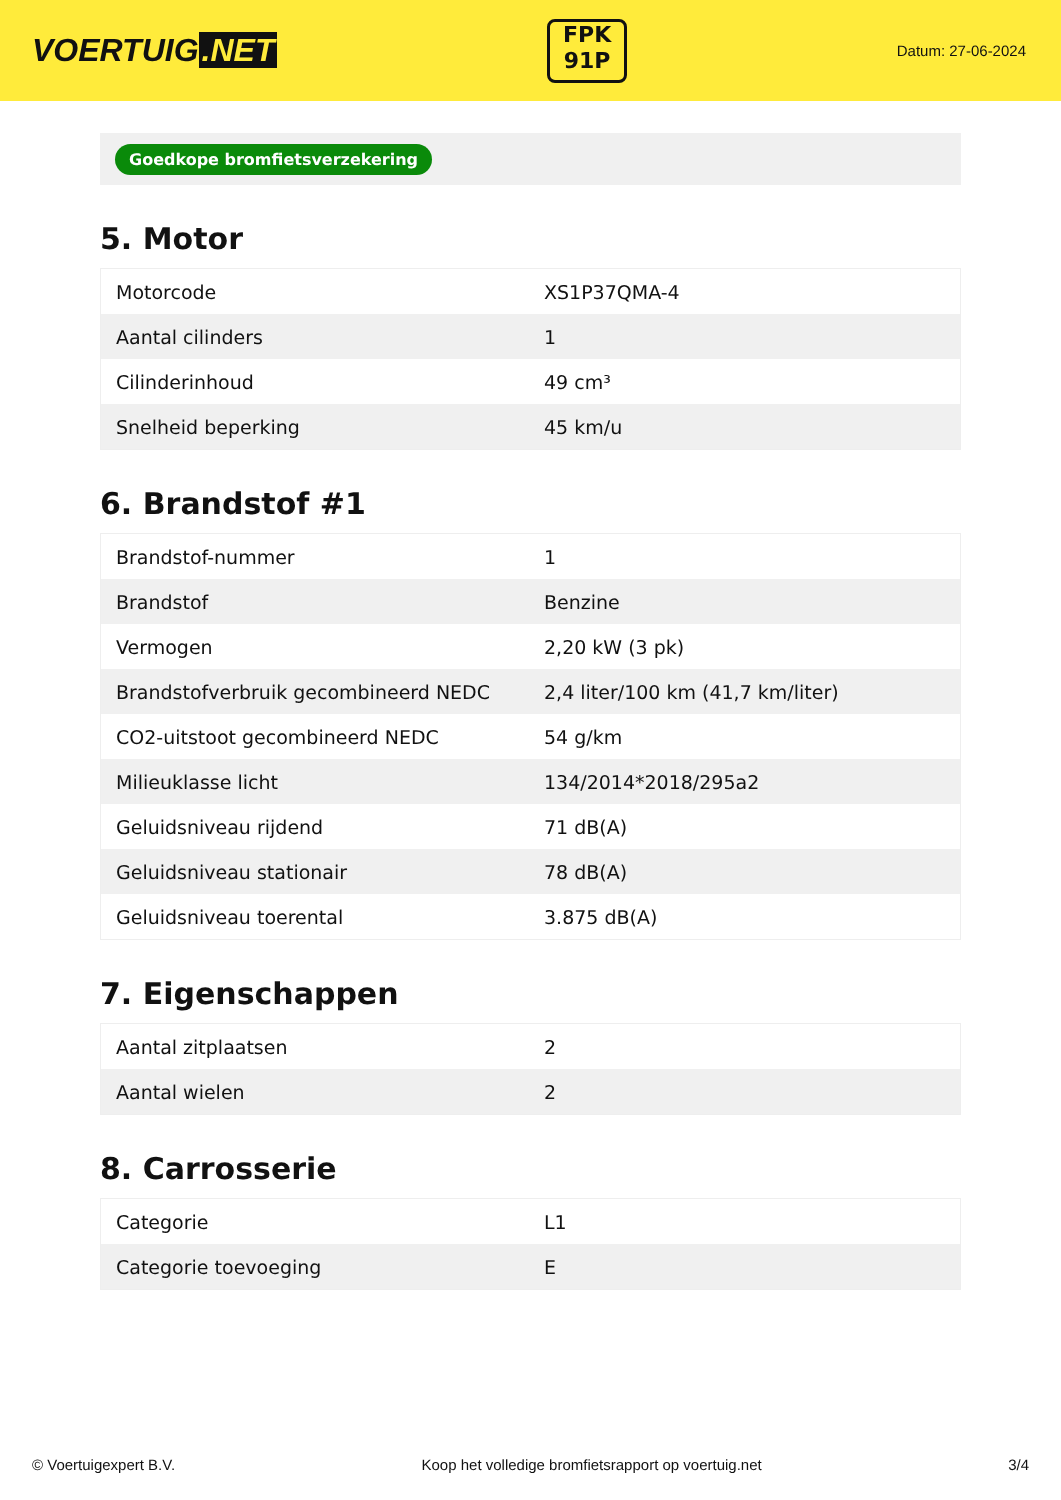VOERTUIG.NET
FPK
91P
Datum: 27-06-2024
Goedkope bromfietsverzekering
5. Motor
| Motorcode | XS1P37QMA-4 |
| Aantal cilinders | 1 |
| Cilinderinhoud | 49 cm³ |
| Snelheid beperking | 45 km/u |
6. Brandstof #1
| Brandstof-nummer | 1 |
| Brandstof | Benzine |
| Vermogen | 2,20 kW (3 pk) |
| Brandstofverbruik gecombineerd NEDC | 2,4 liter/100 km (41,7 km/liter) |
| CO2-uitstoot gecombineerd NEDC | 54 g/km |
| Milieuklasse licht | 134/2014*2018/295a2 |
| Geluidsniveau rijdend | 71 dB(A) |
| Geluidsniveau stationair | 78 dB(A) |
| Geluidsniveau toerental | 3.875 dB(A) |
7. Eigenschappen
| Aantal zitplaatsen | 2 |
| Aantal wielen | 2 |
8. Carrosserie
| Categorie | L1 |
| Categorie toevoeging | E |
© Voertuigexpert B.V. Koop het volledige bromfietsrapport op voertuig.net 3/4